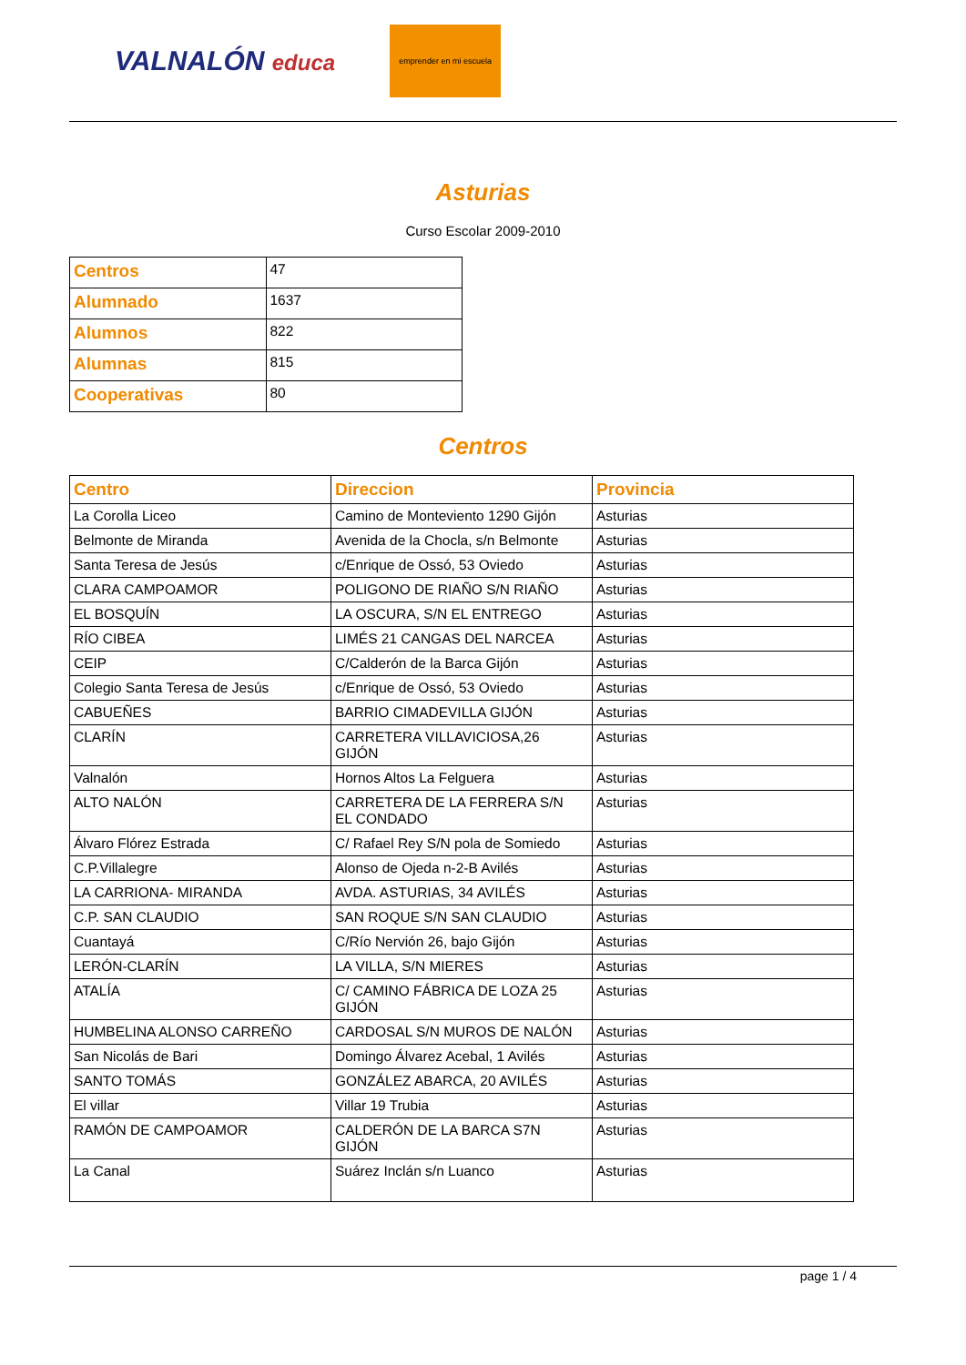VALNALÓN educa
emprender en mi escuela
Asturias
Curso Escolar 2009-2010
| Centros | 47 |
| Alumnado | 1637 |
| Alumnos | 822 |
| Alumnas | 815 |
| Cooperativas | 80 |
Centros
| Centro | Direccion | Provincia |
| --- | --- | --- |
| La Corolla Liceo | Camino de Monteviento 1290 Gijón | Asturias |
| Belmonte de Miranda | Avenida de la Chocla, s/n Belmonte | Asturias |
| Santa Teresa de Jesús | c/Enrique de Ossó, 53 Oviedo | Asturias |
| CLARA CAMPOAMOR | POLIGONO DE RIAÑO S/N RIAÑO | Asturias |
| EL BOSQUÍN | LA OSCURA, S/N EL ENTREGO | Asturias |
| RÍO CIBEA | LIMÉS 21 CANGAS DEL NARCEA | Asturias |
| CEIP | C/Calderón de la Barca Gijón | Asturias |
| Colegio Santa Teresa de Jesús | c/Enrique de Ossó, 53 Oviedo | Asturias |
| CABUEÑES | BARRIO CIMADEVILLA GIJÓN | Asturias |
| CLARÍN | CARRETERA VILLAVICIOSA,26 GIJÓN | Asturias |
| Valnalón | Hornos Altos La Felguera | Asturias |
| ALTO NALÓN | CARRETERA DE LA FERRERA S/N EL CONDADO | Asturias |
| Álvaro Flórez Estrada | C/ Rafael Rey S/N pola de Somiedo | Asturias |
| C.P.Villalegre | Alonso de Ojeda n-2-B Avilés | Asturias |
| LA CARRIONA- MIRANDA | AVDA. ASTURIAS, 34 AVILÉS | Asturias |
| C.P. SAN CLAUDIO | SAN ROQUE S/N SAN CLAUDIO | Asturias |
| Cuantayá | C/Río Nervión 26, bajo Gijón | Asturias |
| LERÓN-CLARÍN | LA VILLA, S/N MIERES | Asturias |
| ATALÍA | C/ CAMINO FÁBRICA DE LOZA 25 GIJÓN | Asturias |
| HUMBELINA ALONSO CARREÑO | CARDOSAL S/N MUROS DE NALÓN | Asturias |
| San Nicolás de Bari | Domingo Álvarez Acebal, 1 Avilés | Asturias |
| SANTO TOMÁS | GONZÁLEZ ABARCA, 20 AVILÉS | Asturias |
| El villar | Villar 19 Trubia | Asturias |
| RAMÓN DE CAMPOAMOR | CALDERÓN DE LA BARCA S7N GIJÓN | Asturias |
| La Canal | Suárez Inclán s/n Luanco | Asturias |
page 1 / 4